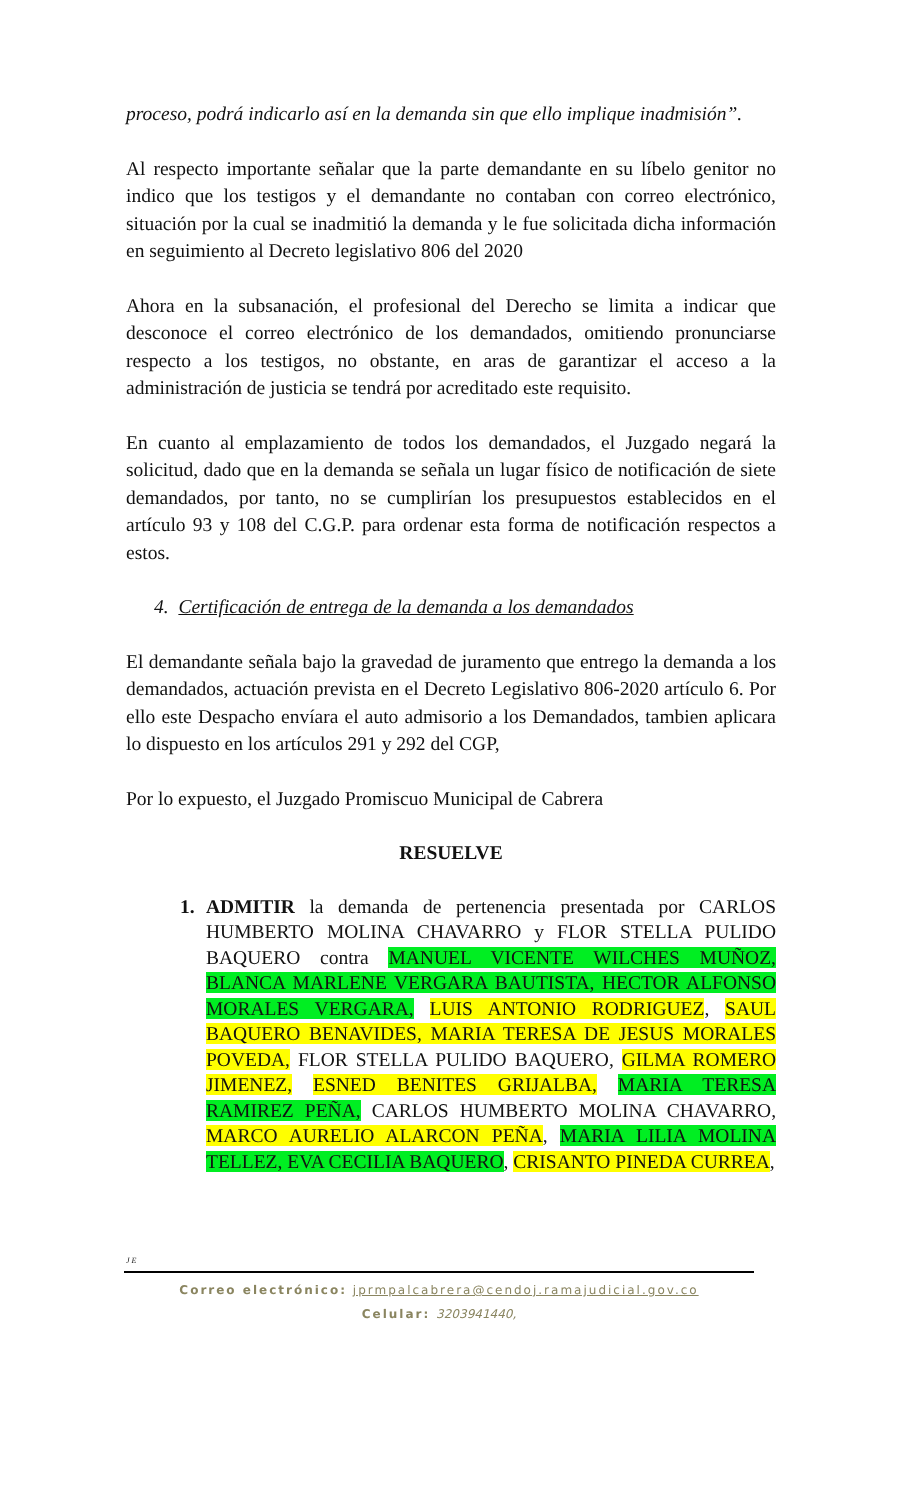proceso, podrá indicarlo así en la demanda sin que ello implique inadmisión”.
Al respecto importante señalar que la parte demandante en su líbelo genitor no indico que los testigos y el demandante no contaban con correo electrónico, situación por la cual se inadmitió la demanda y le fue solicitada dicha información en seguimiento al Decreto legislativo 806 del 2020
Ahora en la subsanación, el profesional del Derecho se limita a indicar que desconoce el correo electrónico de los demandados, omitiendo pronunciarse respecto a los testigos, no obstante, en aras de garantizar el acceso a la administración de justicia se tendrá por acreditado este requisito.
En cuanto al emplazamiento de todos los demandados, el Juzgado negará la solicitud, dado que en la demanda se señala un lugar físico de notificación de siete demandados, por tanto, no se cumplirían los presupuestos establecidos en el artículo 93 y 108 del C.G.P. para ordenar esta forma de notificación respectos a estos.
4. Certificación de entrega de la demanda a los demandados
El demandante señala bajo la gravedad de juramento que entrego la demanda a los demandados, actuación prevista en el Decreto Legislativo 806-2020 artículo 6. Por ello este Despacho envíara el auto admisorio a los Demandados, tambien aplicara lo dispuesto en los artículos 291 y 292 del CGP,
Por lo expuesto, el Juzgado Promiscuo Municipal de Cabrera
RESUELVE
1. ADMITIR la demanda de pertenencia presentada por CARLOS HUMBERTO MOLINA CHAVARRO y FLOR STELLA PULIDO BAQUERO contra MANUEL VICENTE WILCHES MUÑOZ, BLANCA MARLENE VERGARA BAUTISTA, HECTOR ALFONSO MORALES VERGARA, LUIS ANTONIO RODRIGUEZ, SAUL BAQUERO BENAVIDES, MARIA TERESA DE JESUS MORALES POVEDA, FLOR STELLA PULIDO BAQUERO, GILMA ROMERO JIMENEZ, ESNED BENITES GRIJALBA, MARIA TERESA RAMIREZ PEÑA, CARLOS HUMBERTO MOLINA CHAVARRO, MARCO AURELIO ALARCON PEÑA, MARIA LILIA MOLINA TELLEZ, EVA CECILIA BAQUERO, CRISANTO PINEDA CURREA,
JE
Correo electrónico: jprmpalcabrera@cendoj.ramajudicial.gov.co
Celular: 3203941440,